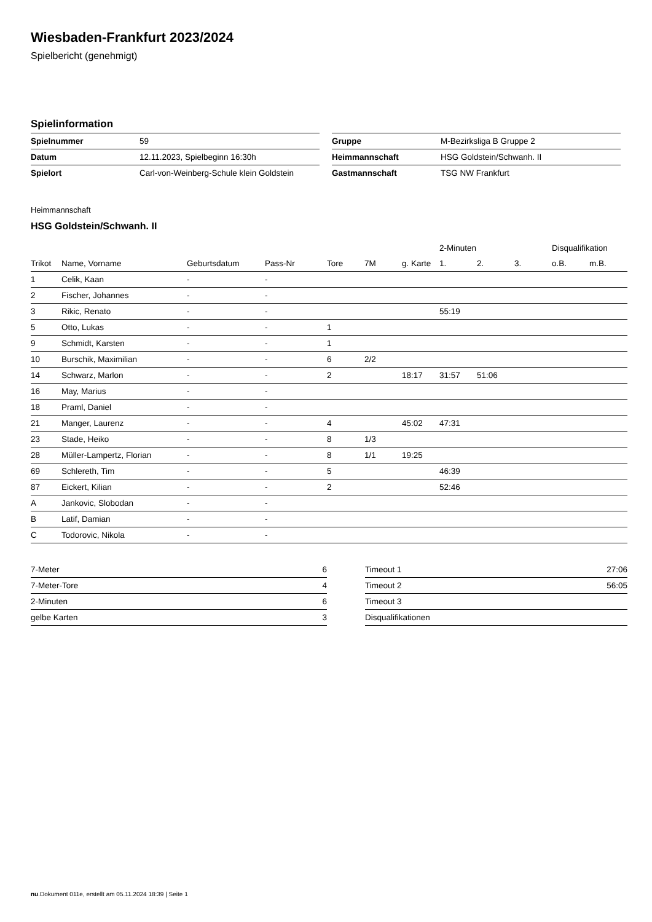Wiesbaden-Frankfurt 2023/2024
Spielbericht (genehmigt)
Spielinformation
| Spielnummer | 59 |
| Datum | 12.11.2023, Spielbeginn 16:30h |
| Spielort | Carl-von-Weinberg-Schule klein Goldstein |
| Gruppe | M-Bezirksliga B Gruppe 2 |
| Heimmannschaft | HSG Goldstein/Schwanh. II |
| Gastmannschaft | TSG NW Frankfurt |
Heimmannschaft
HSG Goldstein/Schwanh. II
| | | | | | | | 2-Minuten | | | Disqualifikation | |
| --- | --- | --- | --- | --- | --- | --- | --- | --- | --- | --- | --- |
| Trikot | Name, Vorname | Geburtsdatum | Pass-Nr | Tore | 7M | g. Karte | 1. | 2. | 3. | o.B. | m.B. |
| 1 | Celik, Kaan | - | - | | | | | | | | |
| 2 | Fischer, Johannes | - | - | | | | | | | | |
| 3 | Rikic, Renato | - | - | | | | 55:19 | | | | |
| 5 | Otto, Lukas | - | - | 1 | | | | | | | |
| 9 | Schmidt, Karsten | - | - | 1 | | | | | | | |
| 10 | Burschik, Maximilian | - | - | 6 | 2/2 | | | | | | |
| 14 | Schwarz, Marlon | - | - | 2 | | 18:17 | 31:57 | 51:06 | | | |
| 16 | May, Marius | - | - | | | | | | | | |
| 18 | Praml, Daniel | - | - | | | | | | | | |
| 21 | Manger, Laurenz | - | - | 4 | | 45:02 | 47:31 | | | | |
| 23 | Stade, Heiko | - | - | 8 | 1/3 | | | | | | |
| 28 | Müller-Lampertz, Florian | - | - | 8 | 1/1 | 19:25 | | | | | |
| 69 | Schlereth, Tim | - | - | 5 | | | 46:39 | | | | |
| 87 | Eickert, Kilian | - | - | 2 | | | 52:46 | | | | |
| A | Jankovic, Slobodan | - | - | | | | | | | | |
| B | Latif, Damian | - | - | | | | | | | | |
| C | Todorovic, Nikola | - | - | | | | | | | | |
| 7-Meter | 6 |
| 7-Meter-Tore | 4 |
| 2-Minuten | 6 |
| gelbe Karten | 3 |
| Timeout 1 | 27:06 |
| Timeout 2 | 56:05 |
| Timeout 3 | |
| Disqualifikationen | |
nu.Dokument 011e, erstellt am 05.11.2024 18:39 | Seite 1